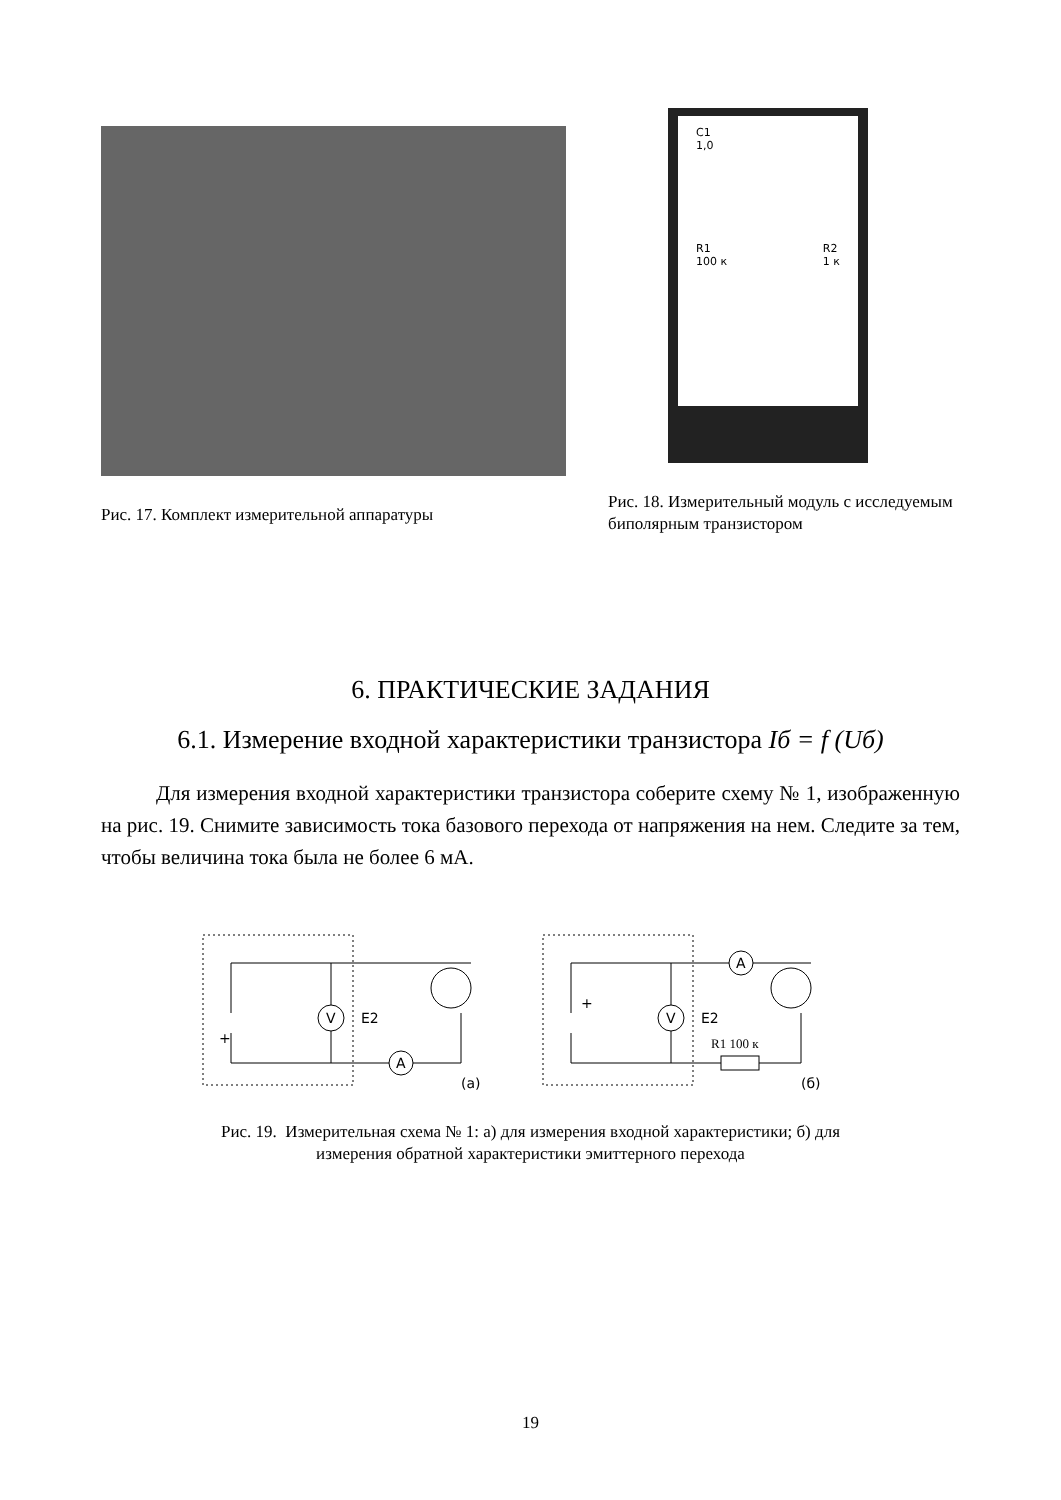Рис. 17. Комплект измерительной аппаратуры
C1
1,0
R1
100 к R2
1 к
Рис. 18. Измерительный модуль с исследуемым биполярным транзистором
6. ПРАКТИЧЕСКИЕ ЗАДАНИЯ
6.1. Измерение входной характеристики транзистора Iб = f (Uб)
Для измерения входной характеристики транзистора соберите схему № 1, изображенную на рис. 19. Снимите зависимость тока базового перехода от напряжения на нем. Следите за тем, чтобы величина тока была не более 6 мА.
V
E2
+
A
(а)
V
E2
+
A
R1 100 к
(б)
Рис. 19. Измерительная схема № 1: а) для измерения входной характеристики; б) для
измерения обратной характеристики эмиттерного перехода
19